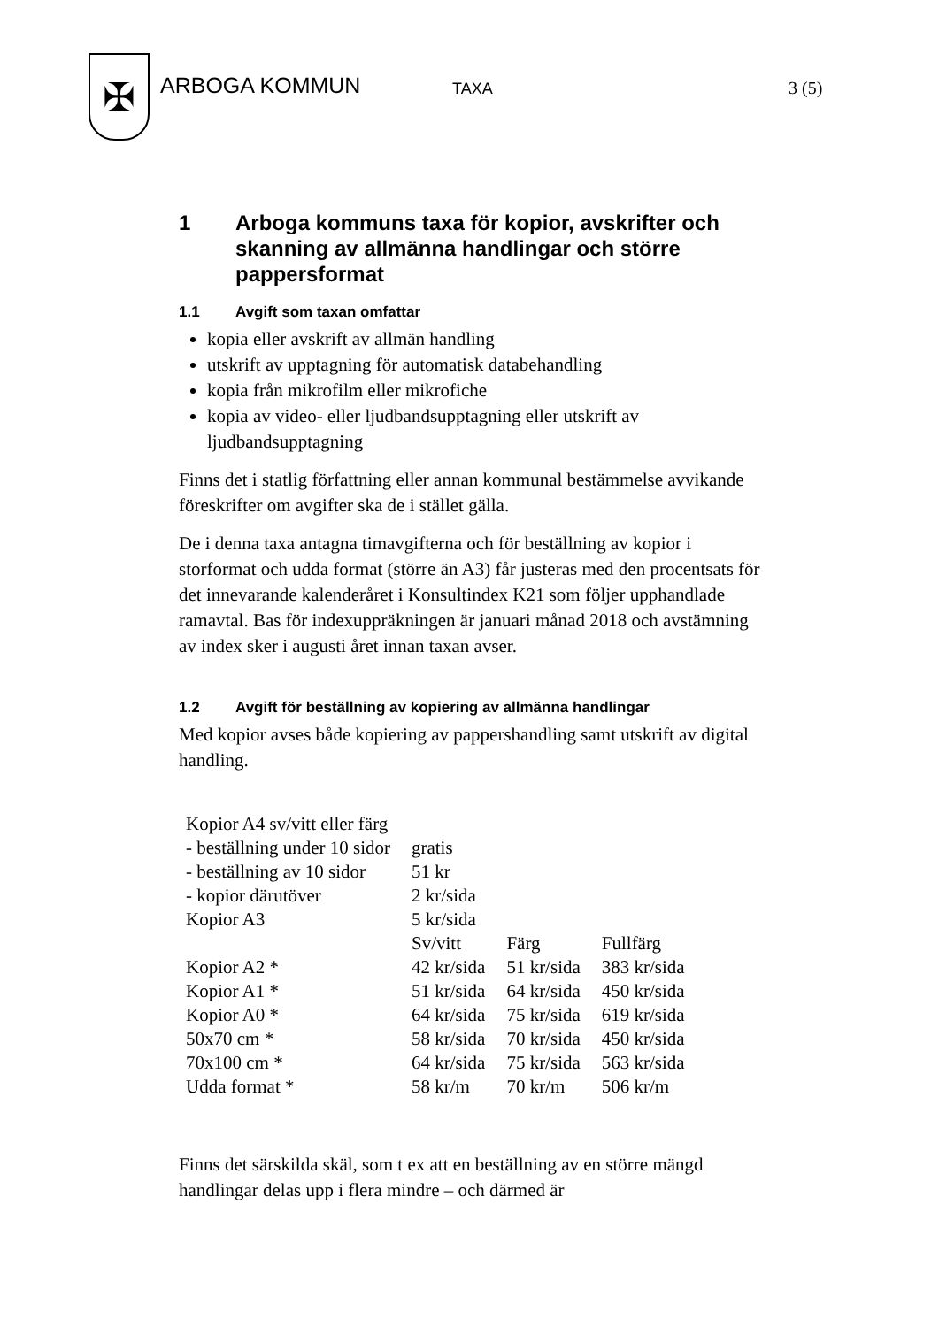✠
ARBOGA KOMMUN
TAXA 3 (5)
1 Arboga kommuns taxa för kopior, avskrifter och skanning av allmänna handlingar och större pappersformat
1.1 Avgift som taxan omfattar
kopia eller avskrift av allmän handling
utskrift av upptagning för automatisk databehandling
kopia från mikrofilm eller mikrofiche
kopia av video- eller ljudbandsupptagning eller utskrift av ljudbandsupptagning
Finns det i statlig författning eller annan kommunal bestämmelse avvikande föreskrifter om avgifter ska de i stället gälla.
De i denna taxa antagna timavgifterna och för beställning av kopior i storformat och udda format (större än A3) får justeras med den procentsats för det innevarande kalenderåret i Konsultindex K21 som följer upphandlade ramavtal. Bas för indexuppräkningen är januari månad 2018 och avstämning av index sker i augusti året innan taxan avser.
1.2 Avgift för beställning av kopiering av allmänna handlingar
Med kopior avses både kopiering av pappershandling samt utskrift av digital handling.
| Kopior A4 sv/vitt eller färg | | | |
| - beställning under 10 sidor | gratis | | |
| - beställning av 10 sidor | 51 kr | | |
| - kopior därutöver | 2 kr/sida | | |
| Kopior A3 | 5 kr/sida | | |
| | Sv/vitt | Färg | Fullfärg |
| Kopior A2 * | 42 kr/sida | 51 kr/sida | 383 kr/sida |
| Kopior A1 * | 51 kr/sida | 64 kr/sida | 450 kr/sida |
| Kopior A0 * | 64 kr/sida | 75 kr/sida | 619 kr/sida |
| 50x70 cm * | 58 kr/sida | 70 kr/sida | 450 kr/sida |
| 70x100 cm * | 64 kr/sida | 75 kr/sida | 563 kr/sida |
| Udda format * | 58 kr/m | 70 kr/m | 506 kr/m |
Finns det särskilda skäl, som t ex att en beställning av en större mängd handlingar delas upp i flera mindre – och därmed är